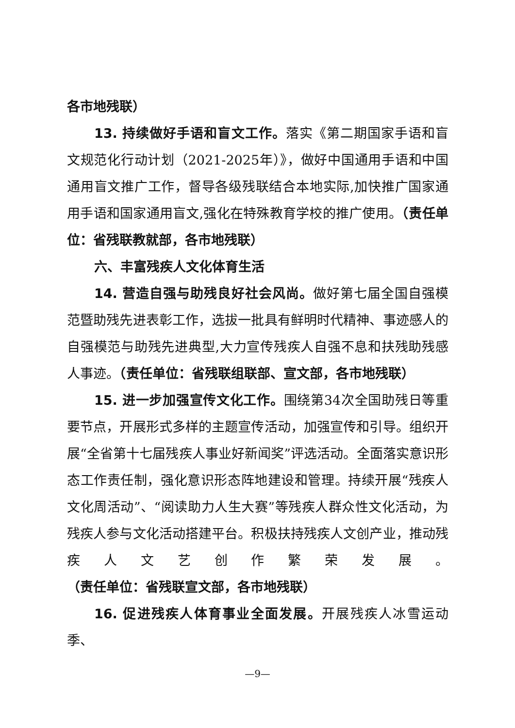各市地残联）
13. 持续做好手语和盲文工作。落实《第二期国家手语和盲文规范化行动计划（2021-2025年）》，做好中国通用手语和中国通用盲文推广工作，督导各级残联结合本地实际,加快推广国家通用手语和国家通用盲文,强化在特殊教育学校的推广使用。（责任单位：省残联教就部，各市地残联）
六、丰富残疾人文化体育生活
14. 营造自强与助残良好社会风尚。做好第七届全国自强模范暨助残先进表彰工作，选拔一批具有鲜明时代精神、事迹感人的自强模范与助残先进典型,大力宣传残疾人自强不息和扶残助残感人事迹。（责任单位：省残联组联部、宣文部，各市地残联）
15. 进一步加强宣传文化工作。围绕第34次全国助残日等重要节点，开展形式多样的主题宣传活动，加强宣传和引导。组织开展“全省第十七届残疾人事业好新闻奖”评选活动。全面落实意识形态工作责任制，强化意识形态阵地建设和管理。持续开展“残疾人文化周活动”、“阅读助力人生大赛”等残疾人群众性文化活动，为残疾人参与文化活动搭建平台。积极扶持残疾人文创产业，推动残疾人文艺创作繁荣发展。（责任单位：省残联宣文部，各市地残联）
16. 促进残疾人体育事业全面发展。开展残疾人冰雪运动季、
—9—